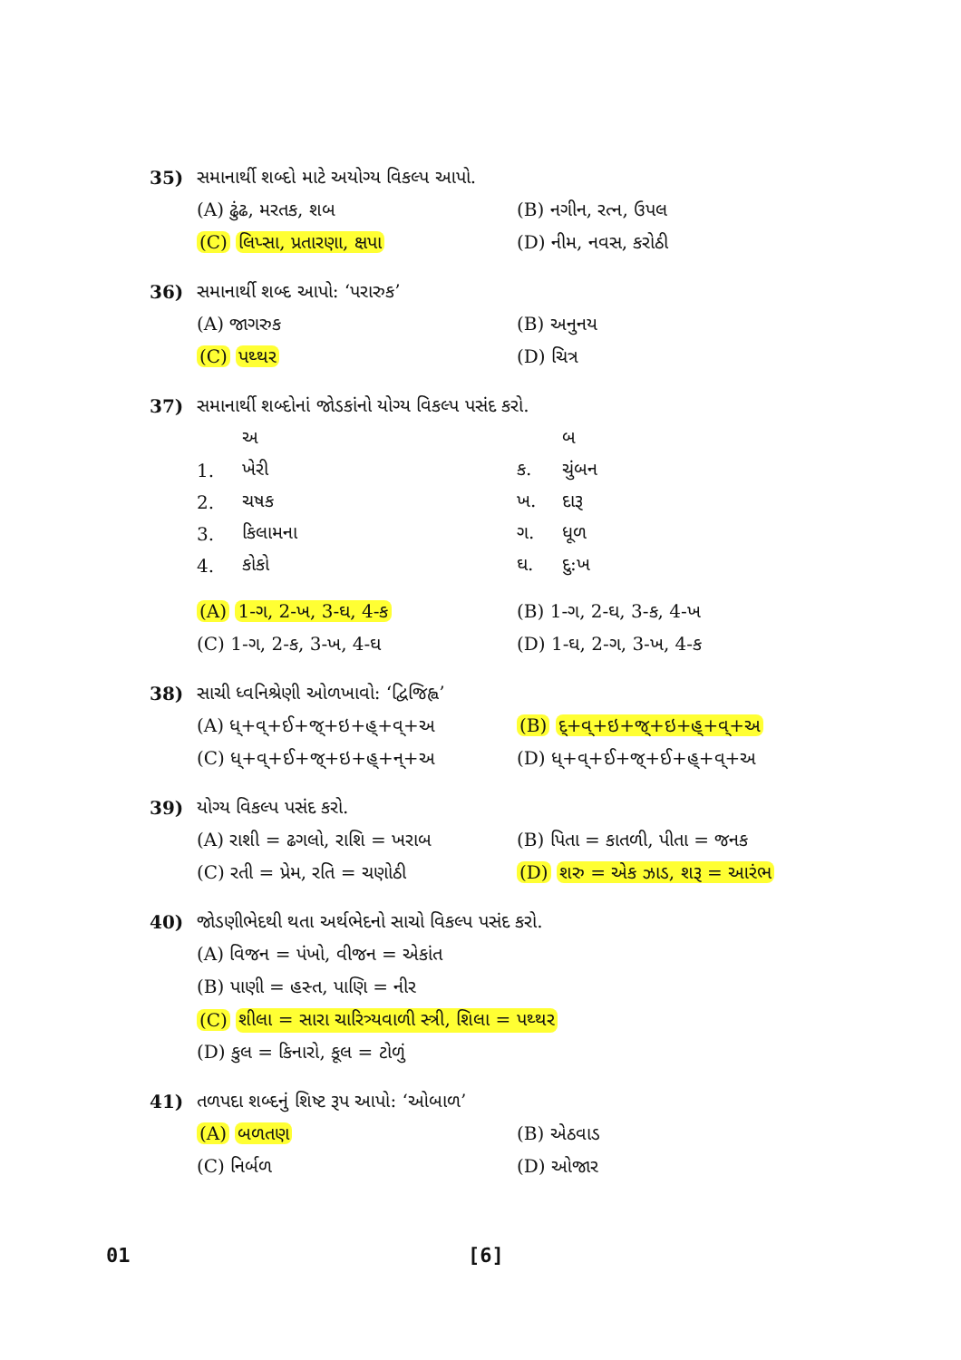35) સમાનાર્થી શબ્દો માટે અયોગ્ય વિકલ્પ આપો.
(A) ઢુંઢ, મરતક, શબ (B) નગીન, રત્ન, ઉપલ
(C) લિપ્સા, પ્રતારણા, ક્ષપા (D) નીમ, નવસ, કરોઠી
36) સમાનાર્થી શબ્દ આપો: ‘પરારુક’
(A) જાગરુક (B) અનુનય
(C) પથ્થર (D) ચિત્ર
37) સમાનાર્થી શબ્દોનાં જોડકાંનો યોગ્ય વિકલ્પ પસંદ કરો.
| | અ | | બ |
| 1. | ખેરી | ક. | ચુંબન |
| 2. | ચષક | ખ. | દારૂ |
| 3. | કિલામના | ગ. | ધૂળ |
| 4. | કોકો | ઘ. | દુ:ખ |
(A) 1-ગ, 2-ખ, 3-ઘ, 4-ક (B) 1-ગ, 2-ઘ, 3-ક, 4-ખ
(C) 1-ગ, 2-ક, 3-ખ, 4-ઘ (D) 1-ઘ, 2-ગ, 3-ખ, 4-ક
38) સાચી ધ્વનિશ્રેણી ઓળખાવો: ‘દ્વિજિહ્વ’
(A) ધ્+વ્+ઈ+જ્+ઇ+હ્+વ્+અ (B) દ્+વ્+ઇ+જ્+ઇ+હ્+વ્+અ
(C) ધ્+વ્+ઈ+જ્+ઇ+હ્+ન્+અ (D) ધ્+વ્+ઈ+જ્+ઈ+હ્+વ્+અ
39) યોગ્ય વિકલ્પ પસંદ કરો.
(A) રાશી = ઢગલો, રાશિ = ખરાબ (B) પિતા = કાતળી, પીતા = જનક
(C) રતી = પ્રેમ, રતિ = ચણોઠી (D) શરુ = એક ઝાડ, શરૂ = આરંભ
40) જોડણીભેદથી થતા અર્થભેદનો સાચો વિકલ્પ પસંદ કરો.
(A) વિજન = પંખો, વીજન = એકાંત
(B) પાણી = હસ્ત, પાણિ = નીર
(C) શીલા = સારા ચારિત્ર્યવાળી સ્ત્રી, શિલા = પથ્થર
(D) કુલ = કિનારો, કૂલ = ટોળું
41) તળપદા શબ્દનું શિષ્ટ રૂપ આપો: ‘ઓબાળ’
(A) બળતણ (B) એઠવાડ
(C) નિર્બળ (D) ઓજાર
01 [6]